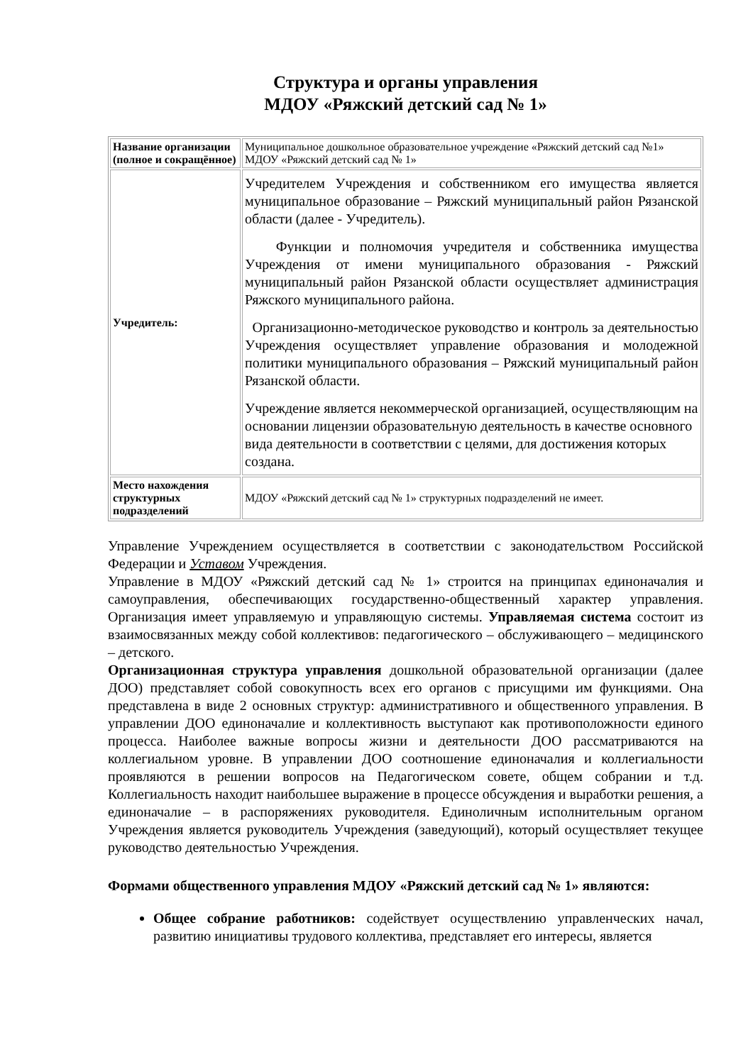Структура и органы управления
МДОУ «Ряжский детский сад № 1»
| Название организации (полное и сокращённое) | Муниципальное дошкольное образовательное учреждение «Ряжский детский сад №1» МДОУ «Ряжский детский сад № 1» |
| Учредитель: | Учредителем Учреждения и собственником его имущества является муниципальное образование – Ряжский муниципальный район Рязанской области (далее - Учредитель). Функции и полномочия учредителя и собственника имущества Учреждения от имени муниципального образования - Ряжский муниципальный район Рязанской области осуществляет администрация Ряжского муниципального района. Организационно-методическое руководство и контроль за деятельностью Учреждения осуществляет управление образования и молодежной политики муниципального образования – Ряжский муниципальный район Рязанской области. Учреждение является некоммерческой организацией, осуществляющим на основании лицензии образовательную деятельность в качестве основного вида деятельности в соответствии с целями, для достижения которых создана. |
| Место нахождения структурных подразделений | МДОУ «Ряжский детский сад № 1» структурных подразделений не имеет. |
Управление Учреждением осуществляется в соответствии с законодательством Российской Федерации и Уставом Учреждения.
Управление в МДОУ «Ряжский детский сад № 1» строится на принципах единоначалия и самоуправления, обеспечивающих государственно-общественный характер управления. Организация имеет управляемую и управляющую системы. Управляемая система состоит из взаимосвязанных между собой коллективов: педагогического – обслуживающего – медицинского – детского.
Организационная структура управления дошкольной образовательной организации (далее ДОО) представляет собой совокупность всех его органов с присущими им функциями. Она представлена в виде 2 основных структур: административного и общественного управления. В управлении ДОО единоначалие и коллективность выступают как противоположности единого процесса. Наиболее важные вопросы жизни и деятельности ДОО рассматриваются на коллегиальном уровне. В управлении ДОО соотношение единоначалия и коллегиальности проявляются в решении вопросов на Педагогическом совете, общем собрании и т.д. Коллегиальность находит наибольшее выражение в процессе обсуждения и выработки решения, а единоначалие – в распоряжениях руководителя. Единоличным исполнительным органом Учреждения является руководитель Учреждения (заведующий), который осуществляет текущее руководство деятельностью Учреждения.
Формами общественного управления МДОУ «Ряжский детский сад № 1» являются:
Общее собрание работников: содействует осуществлению управленческих начал, развитию инициативы трудового коллектива, представляет его интересы, является